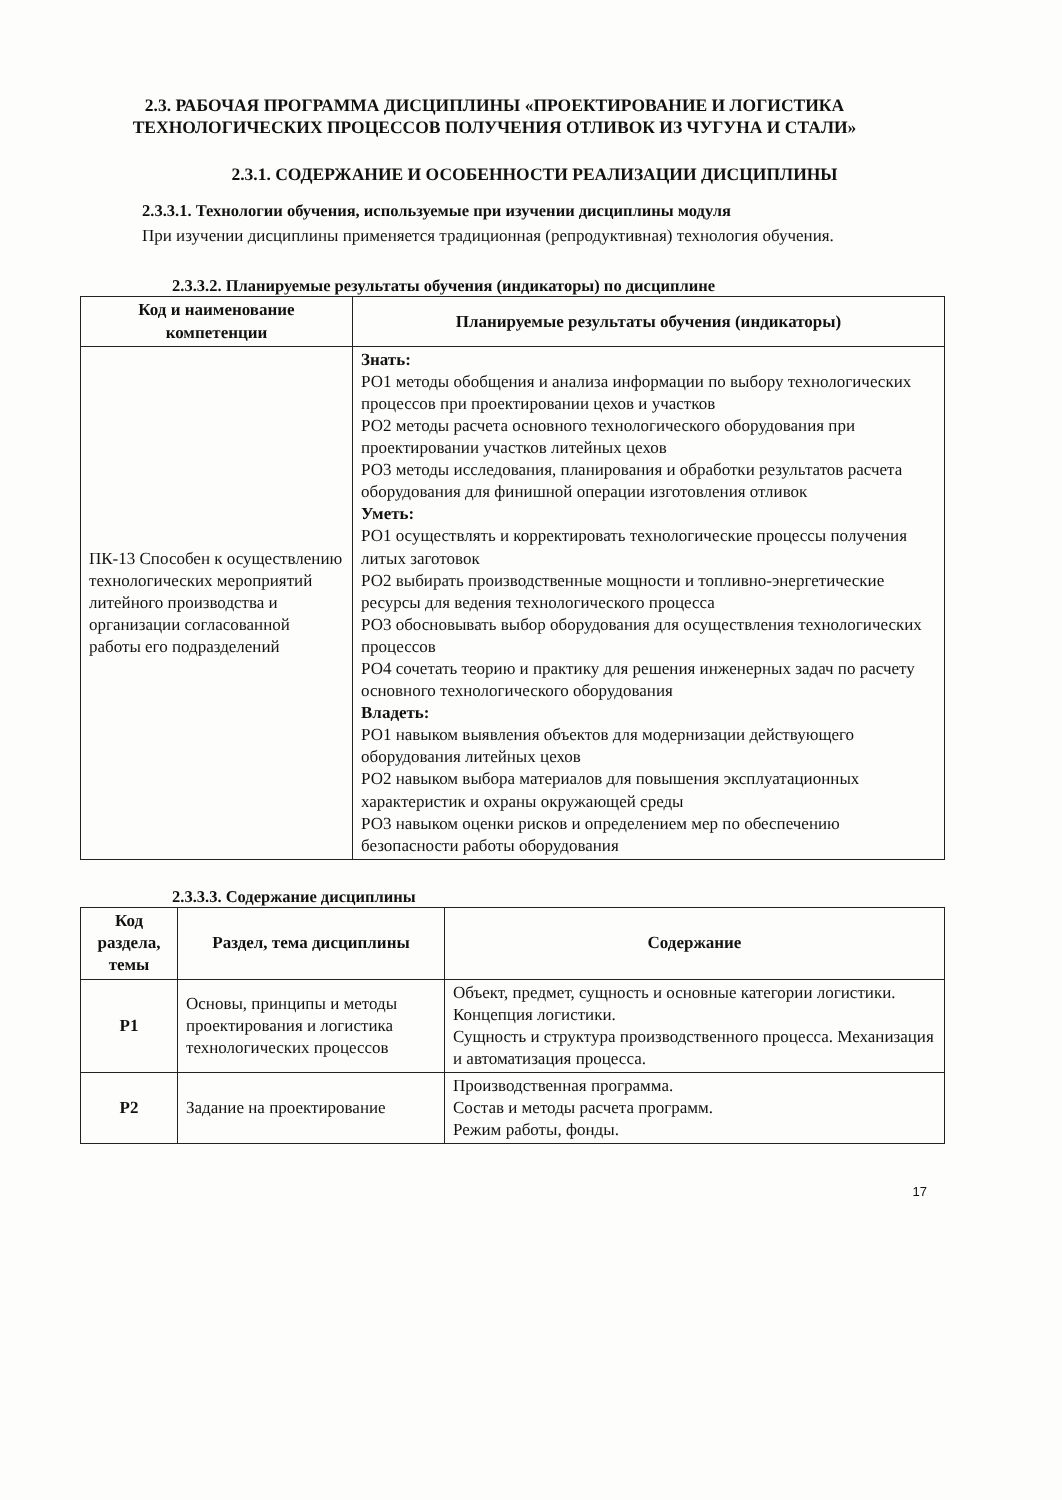2.3. РАБОЧАЯ ПРОГРАММА ДИСЦИПЛИНЫ «ПРОЕКТИРОВАНИЕ И ЛОГИСТИКА ТЕХНОЛОГИЧЕСКИХ ПРОЦЕССОВ ПОЛУЧЕНИЯ ОТЛИВОК ИЗ ЧУГУНА И СТАЛИ»
2.3.1. СОДЕРЖАНИЕ И ОСОБЕННОСТИ РЕАЛИЗАЦИИ ДИСЦИПЛИНЫ
2.3.3.1. Технологии обучения, используемые при изучении дисциплины модуля
При изучении дисциплины применяется традиционная (репродуктивная) технология обучения.
2.3.3.2. Планируемые результаты обучения (индикаторы) по дисциплине
| Код и наименование компетенции | Планируемые результаты обучения (индикаторы) |
| --- | --- |
| ПК-13 Способен к осуществлению технологических мероприятий литейного производства и организации согласованной работы его подразделений | Знать: РО1 методы обобщения и анализа информации по выбору технологических процессов при проектировании цехов и участков РО2 методы расчета основного технологического оборудования при проектировании участков литейных цехов РО3 методы исследования, планирования и обработки результатов расчета оборудования для финишной операции изготовления отливок Уметь: РО1 осуществлять и корректировать технологические процессы получения литых заготовок РО2 выбирать производственные мощности и топливно-энергетические ресурсы для ведения технологического процесса РО3 обосновывать выбор оборудования для осуществления технологических процессов РО4 сочетать теорию и практику для решения инженерных задач по расчету основного технологического оборудования Владеть: РО1 навыком выявления объектов для модернизации действующего оборудования литейных цехов РО2 навыком выбора материалов для повышения эксплуатационных характеристик и охраны окружающей среды РО3 навыком оценки рисков и определением мер по обеспечению безопасности работы оборудования |
2.3.3.3. Содержание дисциплины
| Код раздела, темы | Раздел, тема дисциплины | Содержание |
| --- | --- | --- |
| Р1 | Основы, принципы и методы проектирования и логистика технологических процессов | Объект, предмет, сущность и основные категории логистики. Концепция логистики. Сущность и структура производственного процесса. Механизация и автоматизация процесса. |
| Р2 | Задание на проектирование | Производственная программа. Состав и методы расчета программ. Режим работы, фонды. |
17